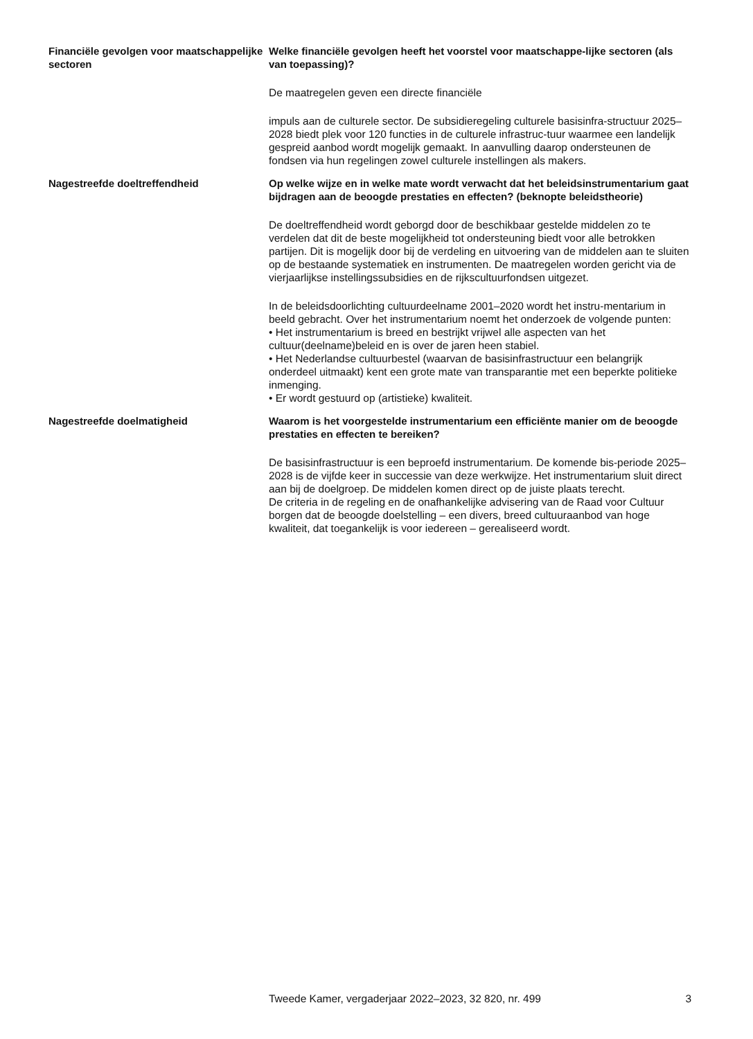Financiële gevolgen voor maatschappelijke sectoren
Welke financiële gevolgen heeft het voorstel voor maatschappe-lijke sectoren (als van toepassing)?
De maatregelen geven een directe financiële
impuls aan de culturele sector. De subsidieregeling culturele basisinfra-structuur 2025–2028 biedt plek voor 120 functies in de culturele infrastruc-tuur waarmee een landelijk gespreid aanbod wordt mogelijk gemaakt. In aanvulling daarop ondersteunen de fondsen via hun regelingen zowel culturele instellingen als makers.
Nagestreefde doeltreffendheid Op welke wijze en in welke mate wordt verwacht dat het beleidsinstrumentarium gaat bijdragen aan de beoogde prestaties en effecten? (beknopte beleidstheorie)
De doeltreffendheid wordt geborgd door de beschikbaar gestelde middelen zo te verdelen dat dit de beste mogelijkheid tot ondersteuning biedt voor alle betrokken partijen. Dit is mogelijk door bij de verdeling en uitvoering van de middelen aan te sluiten op de bestaande systematiek en instrumenten. De maatregelen worden gericht via de vierjaarlijkse instellingssubsidies en de rijkscultuurfondsen uitgezet.
In de beleidsdoorlichting cultuurdeelname 2001–2020 wordt het instru-mentarium in beeld gebracht. Over het instrumentarium noemt het onderzoek de volgende punten:
• Het instrumentarium is breed en bestrijkt vrijwel alle aspecten van het cultuur(deelname)beleid en is over de jaren heen stabiel.
• Het Nederlandse cultuurbestel (waarvan de basisinfrastructuur een belangrijk onderdeel uitmaakt) kent een grote mate van transparantie met een beperkte politieke inmenging.
• Er wordt gestuurd op (artistieke) kwaliteit.
Nagestreefde doelmatigheid Waarom is het voorgestelde instrumentarium een efficiënte manier om de beoogde prestaties en effecten te bereiken?
De basisinfrastructuur is een beproefd instrumentarium. De komende bis-periode 2025–2028 is de vijfde keer in successie van deze werkwijze. Het instrumentarium sluit direct aan bij de doelgroep. De middelen komen direct op de juiste plaats terecht.
De criteria in de regeling en de onafhankelijke advisering van de Raad voor Cultuur borgen dat de beoogde doelstelling – een divers, breed cultuuraanbod van hoge kwaliteit, dat toegankelijk is voor iedereen – gerealiseerd wordt.
Tweede Kamer, vergaderjaar 2022–2023, 32 820, nr. 499 3